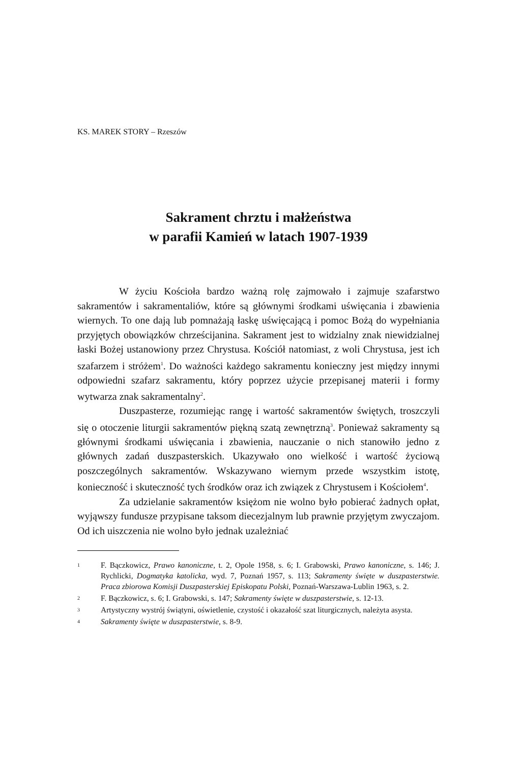KS. MAREK STORY – Rzeszów
Sakrament chrztu i małżeństwa
w parafii Kamień w latach 1907-1939
W życiu Kościoła bardzo ważną rolę zajmowało i zajmuje szafarstwo sakramentów i sakramentaliów, które są głównymi środkami uświęcania i zbawienia wiernych. To one dają lub pomnażają łaskę uświęcającą i pomoc Bożą do wypełniania przyjętych obowiązków chrześcijanina. Sakrament jest to widzialny znak niewidzialnej łaski Bożej ustanowiony przez Chrystusa. Kościół natomiast, z woli Chrystusa, jest ich szafarzem i stróżem<sup>1</sup>. Do ważności każdego sakramentu konieczny jest między innymi odpowiedni szafarz sakramentu, który poprzez użycie przepisanej materii i formy wytwarza znak sakramentalny<sup>2</sup>.
Duszpasterze, rozumiejąc rangę i wartość sakramentów świętych, troszczyli się o otoczenie liturgii sakramentów piękną szatą zewnętrzną<sup>3</sup>. Ponieważ sakramenty są głównymi środkami uświęcania i zbawienia, nauczanie o nich stanowiło jedno z głównych zadań duszpasterskich. Ukazywało ono wielkość i wartość życiową poszczególnych sakramentów. Wskazywano wiernym przede wszystkim istotę, konieczność i skuteczność tych środków oraz ich związek z Chrystusem i Kościołem<sup>4</sup>.
Za udzielanie sakramentów księżom nie wolno było pobierać żadnych opłat, wyjąwszy fundusze przypisane taksom diecezjalnym lub prawnie przyjętym zwyczajom. Od ich uiszczenia nie wolno było jednak uzależniać
1 F. Bączkowicz, Prawo kanoniczne, t. 2, Opole 1958, s. 6; I. Grabowski, Prawo kanoniczne, s. 146; J. Rychlicki, Dogmatyka katolicka, wyd. 7, Poznań 1957, s. 113; Sakramenty święte w duszpasterstwie. Praca zbiorowa Komisji Duszpasterskiej Episkopatu Polski, Poznań-Warszawa-Lublin 1963, s. 2.
2 F. Bączkowicz, s. 6; I. Grabowski, s. 147; Sakramenty święte w duszpasterstwie, s. 12-13.
3 Artystyczny wystrój świątyni, oświetlenie, czystość i okazałość szat liturgicznych, należyta asysta.
4 Sakramenty święte w duszpasterstwie, s. 8-9.